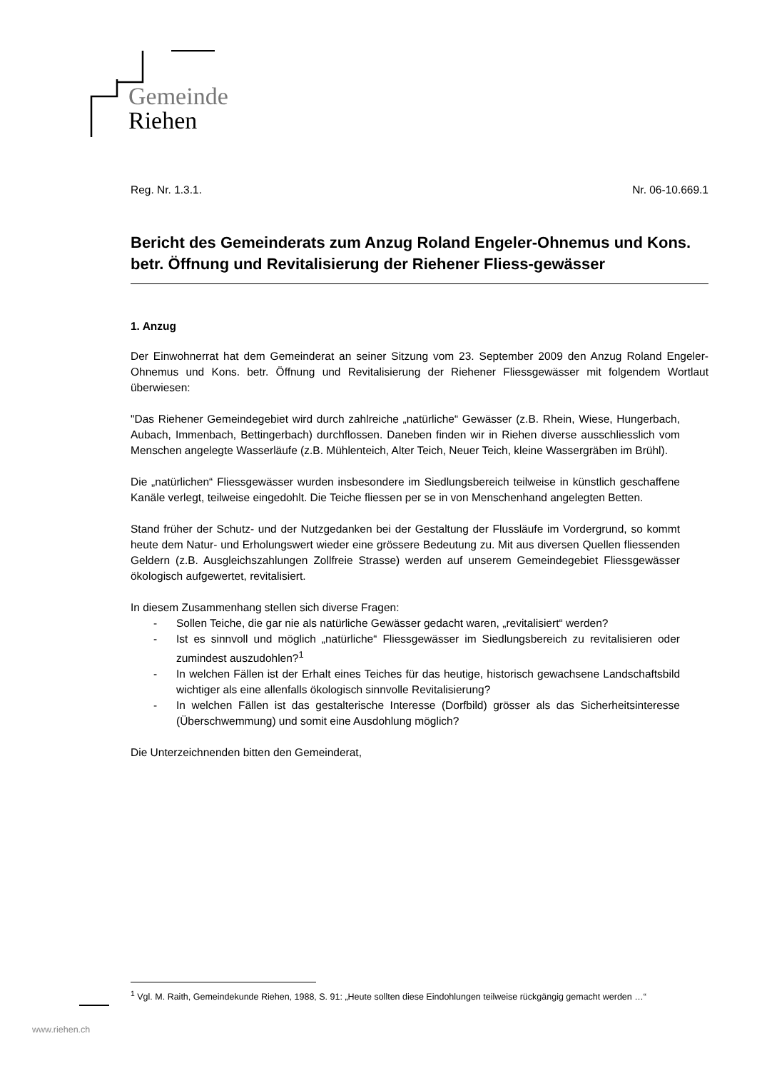Gemeinde
Riehen
Reg. Nr. 1.3.1. Nr. 06-10.669.1
Bericht des Gemeinderats zum Anzug Roland Engeler-Ohnemus und Kons. betr. Öffnung und Revitalisierung der Riehener Fliess-gewässer
1. Anzug
Der Einwohnerrat hat dem Gemeinderat an seiner Sitzung vom 23. September 2009 den Anzug Roland Engeler-Ohnemus und Kons. betr. Öffnung und Revitalisierung der Riehener Fliessgewässer mit folgendem Wortlaut überwiesen:
"Das Riehener Gemeindegebiet wird durch zahlreiche „natürliche“ Gewässer (z.B. Rhein, Wiese, Hungerbach, Aubach, Immenbach, Bettingerbach) durchflossen. Daneben finden wir in Riehen diverse ausschliesslich vom Menschen angelegte Wasserläufe (z.B. Mühlenteich, Alter Teich, Neuer Teich, kleine Wassergräben im Brühl).
Die „natürlichen“ Fliessgewässer wurden insbesondere im Siedlungsbereich teilweise in künstlich geschaffene Kanäle verlegt, teilweise eingedohlt. Die Teiche fliessen per se in von Menschenhand angelegten Betten.
Stand früher der Schutz- und der Nutzgedanken bei der Gestaltung der Flussläufe im Vordergrund, so kommt heute dem Natur- und Erholungswert wieder eine grössere Bedeutung zu. Mit aus diversen Quellen fliessenden Geldern (z.B. Ausgleichszahlungen Zollfreie Strasse) werden auf unserem Gemeindegebiet Fliessgewässer ökologisch aufgewertet, revitalisiert.
In diesem Zusammenhang stellen sich diverse Fragen:
- Sollen Teiche, die gar nie als natürliche Gewässer gedacht waren, „revitalisiert“ werden?
- Ist es sinnvoll und möglich „natürliche“ Fliessgewässer im Siedlungsbereich zu revitalisieren oder zumindest auszudohlen?<sup>1</sup>
- In welchen Fällen ist der Erhalt eines Teiches für das heutige, historisch gewachsene Landschaftsbild wichtiger als eine allenfalls ökologisch sinnvolle Revitalisierung?
- In welchen Fällen ist das gestalterische Interesse (Dorfbild) grösser als das Sicherheitsinteresse (Überschwemmung) und somit eine Ausdohlung möglich?
Die Unterzeichnenden bitten den Gemeinderat,
<sup>1</sup> Vgl. M. Raith, Gemeindekunde Riehen, 1988, S. 91: „Heute sollten diese Eindohlungen teilweise rückgängig gemacht werden …“
www.riehen.ch